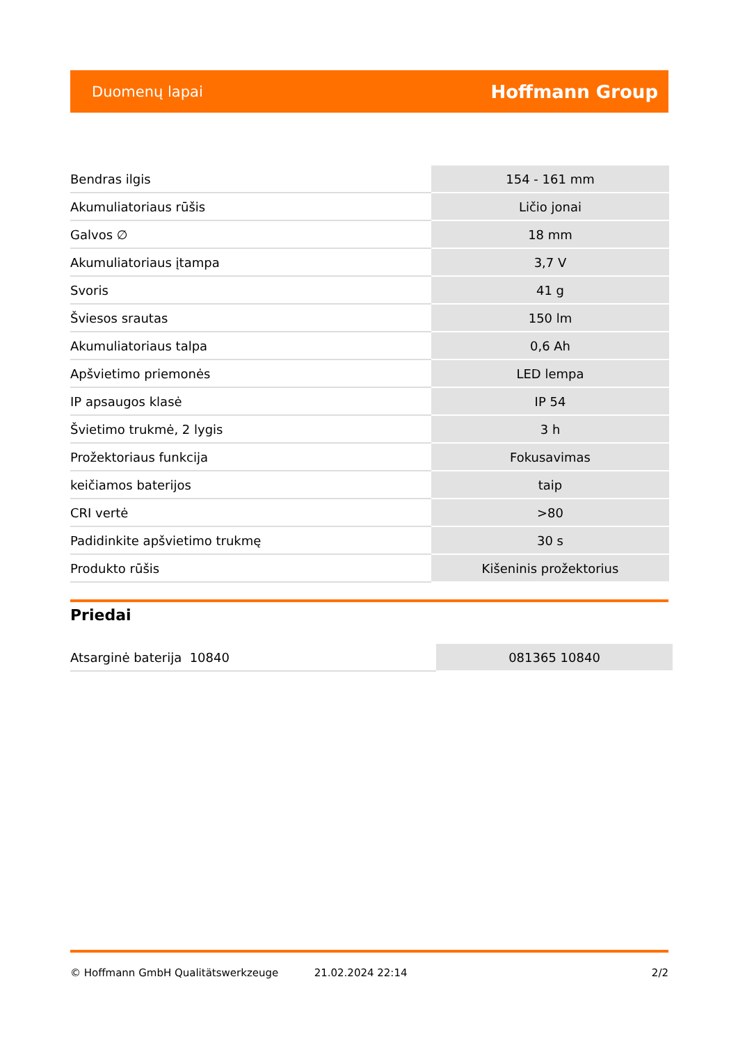Duomenų lapai Hoffmann Group
| Bendras ilgis | 154 - 161 mm |
| Akumuliatoriaus rūšis | Ličio jonai |
| Galvos ∅ | 18 mm |
| Akumuliatoriaus įtampa | 3,7 V |
| Svoris | 41 g |
| Šviesos srautas | 150 lm |
| Akumuliatoriaus talpa | 0,6 Ah |
| Apšvietimo priemonės | LED lempa |
| IP apsaugos klasė | IP 54 |
| Švietimo trukmė, 2 lygis | 3 h |
| Prožektoriaus funkcija | Fokusavimas |
| keičiamos baterijos | taip |
| CRI vertė | >80 |
| Padidinkite apšvietimo trukmę | 30 s |
| Produkto rūšis | Kišeninis prožektorius |
Priedai
| Atsarginė baterija 10840 | 081365 10840 |
© Hoffmann GmbH Qualitätswerkzeuge 21.02.2024 22:14 2/2